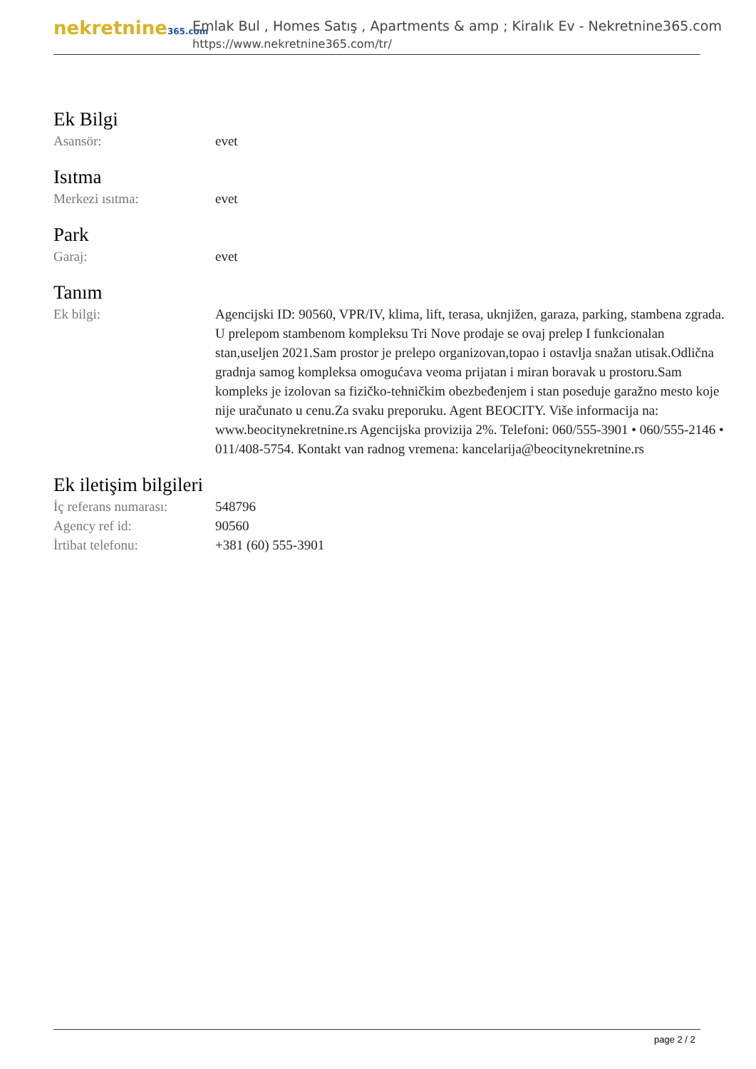nekretnine365.com
Emlak Bul , Homes Satış , Apartments & amp ; Kiralık Ev - Nekretnine365.com
https://www.nekretnine365.com/tr/
Ek Bilgi
Asansör: evet
Isıtma
Merkezi ısıtma: evet
Park
Garaj: evet
Tanım
Ek bilgi: Agencijski ID: 90560, VPR/IV, klima, lift, terasa, uknjižen, garaza, parking, stambena zgrada. U prelepom stambenom kompleksu Tri Nove prodaje se ovaj prelep I funkcionalan stan,useljen 2021.Sam prostor je prelepo organizovan,topao i ostavlja snažan utisak.Odlična gradnja samog kompleksa omogućava veoma prijatan i miran boravak u prostoru.Sam kompleks je izolovan sa fizičko-tehničkim obezbeđenjem i stan poseduje garažno mesto koje nije uračunato u cenu.Za svaku preporuku. Agent BEOCITY. Više informacija na: www.beocitynekretnine.rs Agencijska provizija 2%. Telefoni: 060/555-3901 • 060/555-2146 • 011/408-5754. Kontakt van radnog vremena: kancelarija@beocitynekretnine.rs
Ek iletişim bilgileri
İç referans numarası:
548796
Agency ref id: 90560
İrtibat telefonu: +381 (60) 555-3901
page 2 / 2